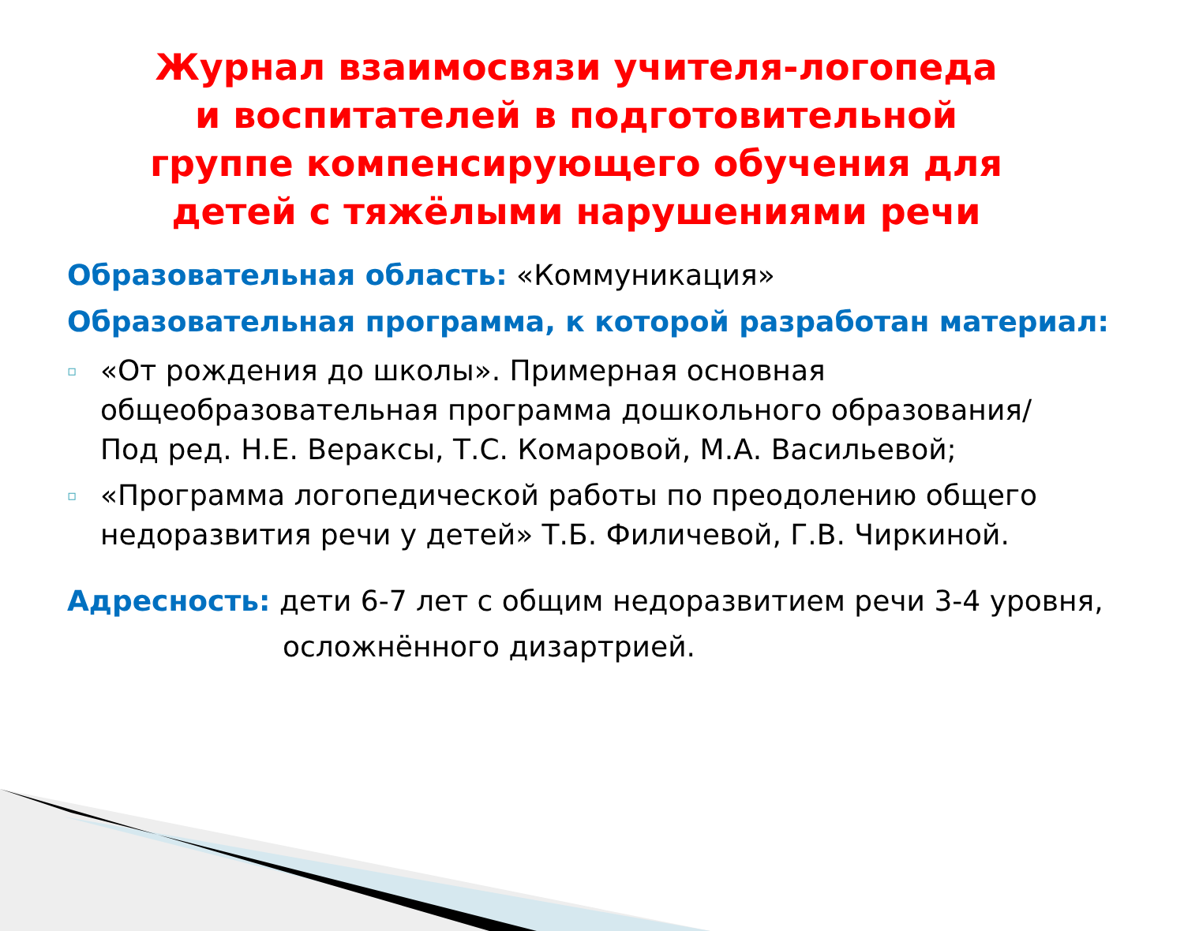Журнал взаимосвязи учителя-логопеда и воспитателей в подготовительной группе компенсирующего обучения для детей с тяжёлыми нарушениями речи
Образовательная область: «Коммуникация»
Образовательная программа, к которой разработан материал:
▫
«От рождения до школы». Примерная основная общеобразовательная программа дошкольного образования/
Под ред. Н.Е. Вераксы, Т.С. Комаровой, М.А. Васильевой;
▫
«Программа логопедической работы по преодолению общего недоразвития речи у детей» Т.Б. Филичевой, Г.В. Чиркиной.
Адресность: дети 6-7 лет с общим недоразвитием речи 3-4 уровня,
осложнённого дизартрией.